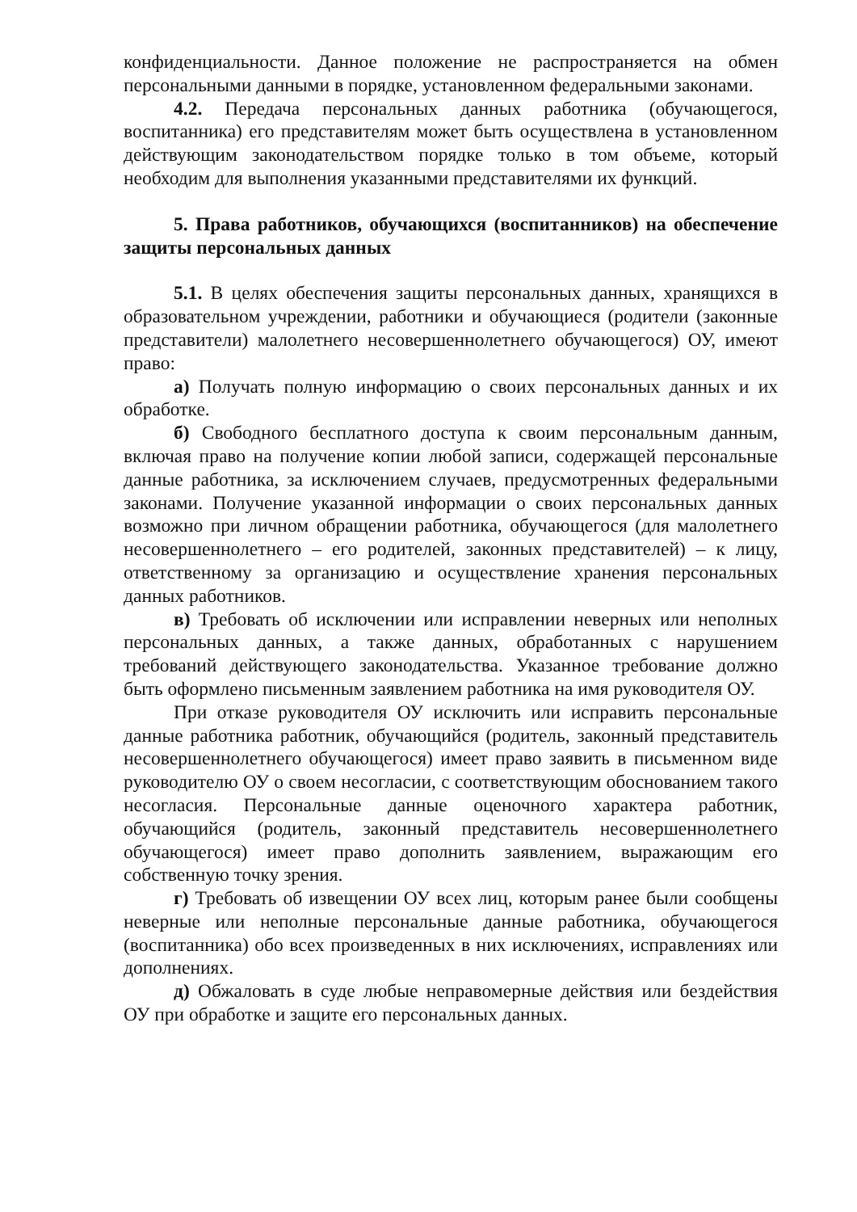конфиденциальности. Данное положение не распространяется на обмен персональными данными в порядке, установленном федеральными законами.
4.2. Передача персональных данных работника (обучающегося, воспитанника) его представителям может быть осуществлена в установленном действующим законодательством порядке только в том объеме, который необходим для выполнения указанными представителями их функций.
5. Права работников, обучающихся (воспитанников) на обеспечение защиты персональных данных
5.1. В целях обеспечения защиты персональных данных, хранящихся в образовательном учреждении, работники и обучающиеся (родители (законные представители) малолетнего несовершеннолетнего обучающегося) ОУ, имеют право:
а) Получать полную информацию о своих персональных данных и их обработке.
б) Свободного бесплатного доступа к своим персональным данным, включая право на получение копии любой записи, содержащей персональные данные работника, за исключением случаев, предусмотренных федеральными законами. Получение указанной информации о своих персональных данных возможно при личном обращении работника, обучающегося (для малолетнего несовершеннолетнего – его родителей, законных представителей) – к лицу, ответственному за организацию и осуществление хранения персональных данных работников.
в) Требовать об исключении или исправлении неверных или неполных персональных данных, а также данных, обработанных с нарушением требований действующего законодательства. Указанное требование должно быть оформлено письменным заявлением работника на имя руководителя ОУ.
При отказе руководителя ОУ исключить или исправить персональные данные работника работник, обучающийся (родитель, законный представитель несовершеннолетнего обучающегося) имеет право заявить в письменном виде руководителю ОУ о своем несогласии, с соответствующим обоснованием такого несогласия. Персональные данные оценочного характера работник, обучающийся (родитель, законный представитель несовершеннолетнего обучающегося) имеет право дополнить заявлением, выражающим его собственную точку зрения.
г) Требовать об извещении ОУ всех лиц, которым ранее были сообщены неверные или неполные персональные данные работника, обучающегося (воспитанника) обо всех произведенных в них исключениях, исправлениях или дополнениях.
д) Обжаловать в суде любые неправомерные действия или бездействия ОУ при обработке и защите его персональных данных.